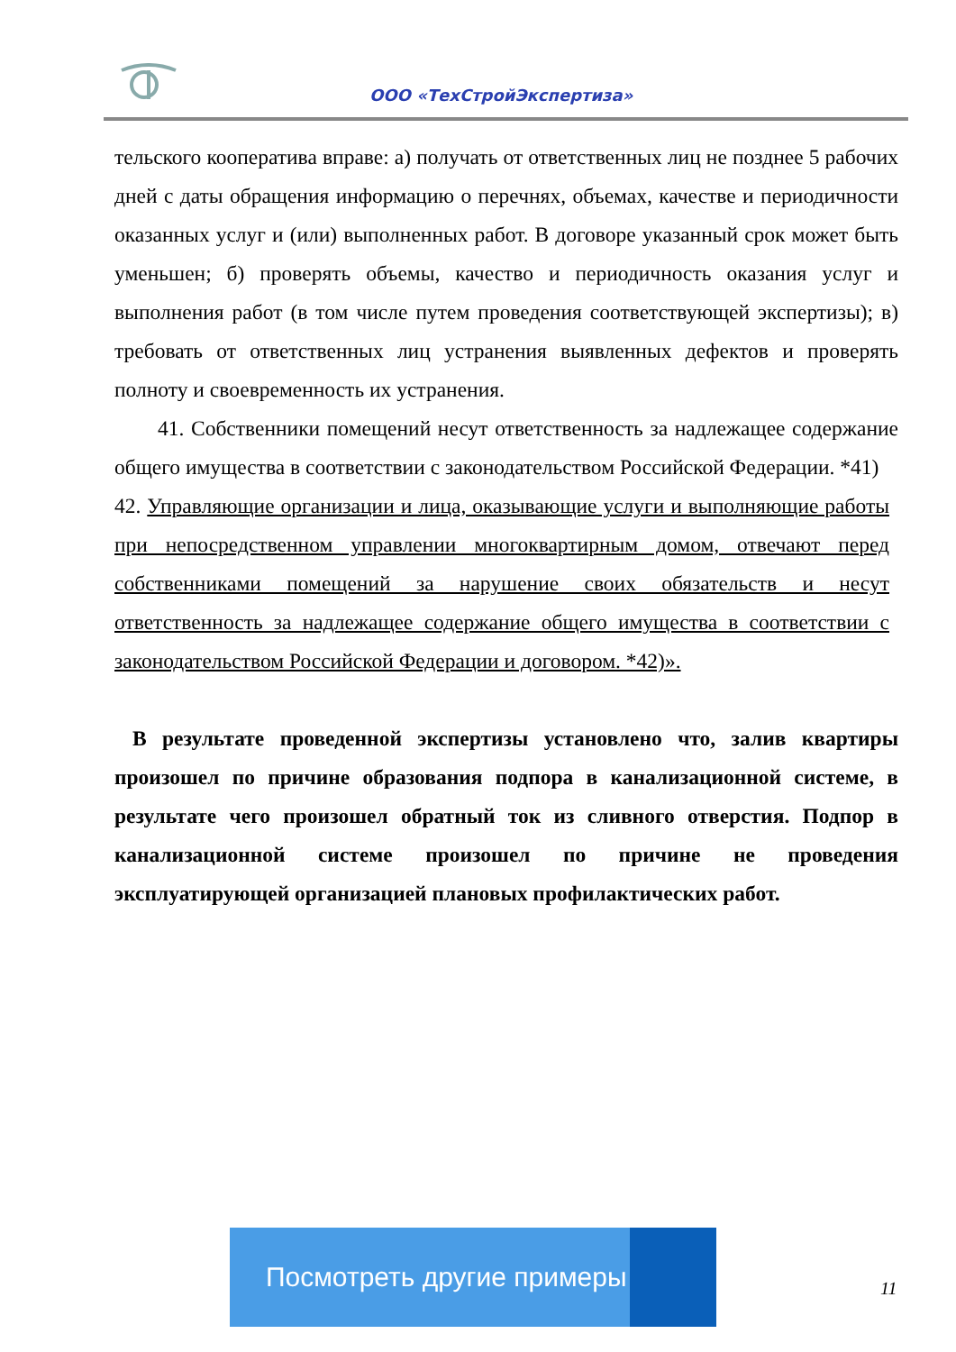ООО «ТехСтройЭкспертиза»
тельского кооператива вправе: а) получать от ответственных лиц не позднее 5 рабочих дней с даты обращения информацию о перечнях, объемах, качестве и периодичности оказанных услуг и (или) выполненных работ. В договоре указанный срок может быть уменьшен; б) проверять объемы, качество и периодичность оказания услуг и выполнения работ (в том числе путем проведения соответствующей экспертизы); в) требовать от ответственных лиц устранения выявленных дефектов и проверять полноту и своевременность их устранения.
41. Собственники помещений несут ответственность за надлежащее содержание общего имущества в соответствии с законодательством Российской Федерации. *41)
42. Управляющие организации и лица, оказывающие услуги и выполняющие работы при непосредственном управлении многоквартирным домом, отвечают перед собственниками помещений за нарушение своих обязательств и несут ответственность за надлежащее содержание общего имущества в соответствии с законодательством Российской Федерации и договором. *42)».
В результате проведенной экспертизы установлено что, залив квартиры произошел по причине образования подпора в канализационной системе, в результате чего произошел обратный ток из сливного отверстия. Подпор в канализационной системе произошел по причине не проведения эксплуатирующей организацией плановых профилактических работ.
Посмотреть другие примеры
11